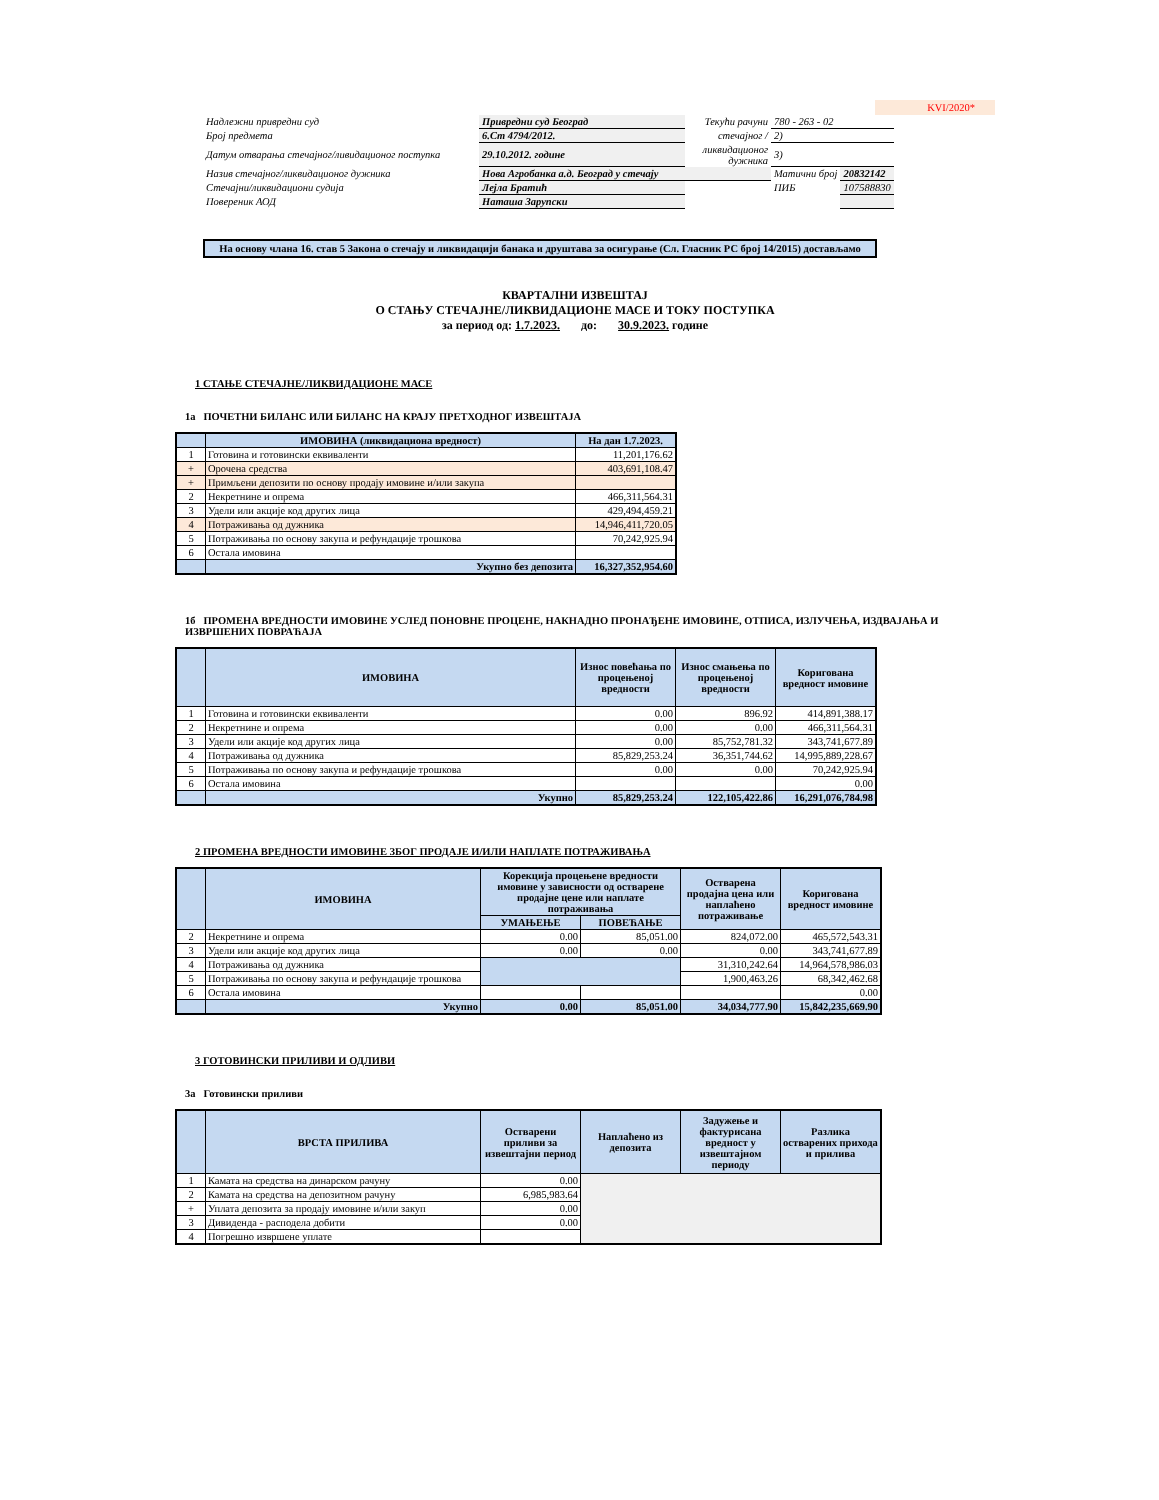KVI/2020*
| Надлежни привредни суд | Привредни суд Београд | Текући рачуни | 780 - 263 - 02 | |
| Број предмета | 6.Ст 4794/2012. | стечајног / | 2) | |
| Датум отварања стечајног/ливидационог поступка | 29.10.2012. године | ликвидационог дужника | 3) | |
| Назив стечајног/ликвидационог дужника | Нова Агробанка а.д. Београд у стечају | | Матични број | 20832142 |
| Стечајни/ликвидациони судија | Лејла Братић | | ПИБ | 107588830 |
| Повереник АОД | Наташа Зарупски | | | |
На основу члана 16. став 5 Закона о стечају и ликвидацији банака и друштава за осигурање (Сл. Гласник РС број 14/2015) достављамо
КВАРТАЛНИ ИЗВЕШТАЈ
О СТАЊУ СТЕЧАЈНЕ/ЛИКВИДАЦИОНЕ МАСЕ И ТОКУ ПОСТУПКА
за период од: 1.7.2023. до: 30.9.2023. године
1 СТАЊЕ СТЕЧАЈНЕ/ЛИКВИДАЦИОНЕ МАСЕ
1а ПОЧЕТНИ БИЛАНС ИЛИ БИЛАНС НА КРАЈУ ПРЕТХОДНОГ ИЗВЕШТАЈА
| | ИМОВИНА (ликвидациона вредност) | На дан 1.7.2023. |
| --- | --- | --- |
| 1 | Готовина и готовински еквиваленти | 11,201,176.62 |
| + | Орочена средства | 403,691,108.47 |
| + | Примљени депозити по основу продају имовине и/или закупа | |
| 2 | Некретнине и опрема | 466,311,564.31 |
| 3 | Удели или акције код других лица | 429,494,459.21 |
| 4 | Потраживања од дужника | 14,946,411,720.05 |
| 5 | Потраживања по основу закупа и рефундације трошкова | 70,242,925.94 |
| 6 | Остала имовина | |
| | Укупно без депозита | 16,327,352,954.60 |
1б ПРОМЕНА ВРЕДНОСТИ ИМОВИНЕ УСЛЕД ПОНОВНЕ ПРОЦЕНЕ, НАКНАДНО ПРОНАЂЕНЕ ИМОВИНЕ, ОТПИСА, ИЗЛУЧЕЊА, ИЗДВАЈАЊА И ИЗВРШЕНИХ ПОВРАЋАЈА
| | ИМОВИНА | Износ повећања по процењеној вредности | Износ смањења по процењеној вредности | Коригована вредност имовине |
| --- | --- | --- | --- | --- |
| 1 | Готовина и готовински еквиваленти | 0.00 | 896.92 | 414,891,388.17 |
| 2 | Некретнине и опрема | 0.00 | 0.00 | 466,311,564.31 |
| 3 | Удели или акције код других лица | 0.00 | 85,752,781.32 | 343,741,677.89 |
| 4 | Потраживања од дужника | 85,829,253.24 | 36,351,744.62 | 14,995,889,228.67 |
| 5 | Потраживања по основу закупа и рефундације трошкова | 0.00 | 0.00 | 70,242,925.94 |
| 6 | Остала имовина | | | 0.00 |
| | Укупно | 85,829,253.24 | 122,105,422.86 | 16,291,076,784.98 |
2 ПРОМЕНА ВРЕДНОСТИ ИМОВИНЕ ЗБОГ ПРОДАЈЕ И/ИЛИ НАПЛАТЕ ПОТРАЖИВАЊА
| | ИМОВИНА | Корекција процењене вредности имовине у зависности од остварене продајне цене или наплате потраживања | | Остварена продајна цена или наплаћено потраживање | Коригована вредност имовине |
| --- | --- | --- | --- | --- | --- |
| | | УМАЊЕЊЕ | ПОВЕЋАЊЕ | | |
| 2 | Некретнине и опрема | 0.00 | 85,051.00 | 824,072.00 | 465,572,543.31 |
| 3 | Удели или акције код других лица | 0.00 | 0.00 | 0.00 | 343,741,677.89 |
| 4 | Потраживања од дужника | | | 31,310,242.64 | 14,964,578,986.03 |
| 5 | Потраживања по основу закупа и рефундације трошкова | | | 1,900,463.26 | 68,342,462.68 |
| 6 | Остала имовина | | | | 0.00 |
| | Укупно | 0.00 | 85,051.00 | 34,034,777.90 | 15,842,235,669.90 |
3 ГОТОВИНСКИ ПРИЛИВИ И ОДЛИВИ
3а Готовински приливи
| | ВРСТА ПРИЛИВА | Остварени приливи за извештајни период | Наплаћено из депозита | Задужење и фактурисана вредност у извештајном периоду | Разлика остварених прихода и прилива |
| --- | --- | --- | --- | --- | --- |
| 1 | Камата на средства на динарском рачуну | 0.00 | | | |
| 2 | Камата на средства на депозитном рачуну | 6,985,983.64 | | | |
| + | Уплата депозита за продају имовине и/или закуп | 0.00 | | | |
| 3 | Дивиденда - расподела добити | 0.00 | | | |
| 4 | Погрешно извршене уплате | | | | |